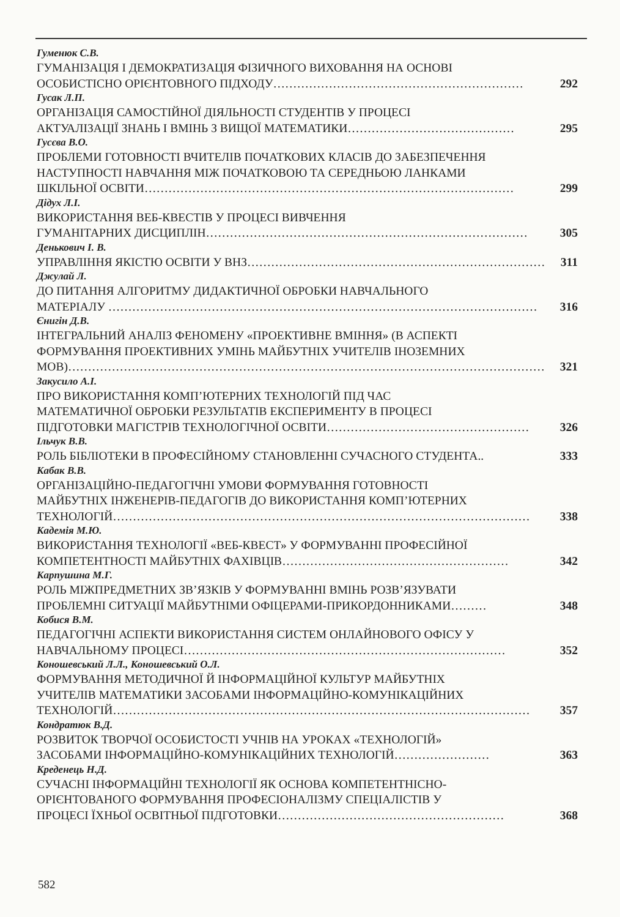Гуменюк С.В.
ГУМАНІЗАЦІЯ І ДЕМОКРАТИЗАЦІЯ ФІЗИЧНОГО ВИХОВАННЯ НА ОСНОВІ
ОСОБИСТІСНО ОРІЄНТОВНОГО ПІДХОДУ……………………………………………………… 292
Гусак Л.П.
ОРГАНІЗАЦІЯ САМОСТІЙНОЇ ДІЯЛЬНОСТІ СТУДЕНТІВ У ПРОЦЕСІ
АКТУАЛІЗАЦІЇ ЗНАНЬ І ВМІНЬ З ВИЩОЇ МАТЕМАТИКИ…………………………………… 295
Гусєва В.О.
ПРОБЛЕМИ ГОТОВНОСТІ ВЧИТЕЛІВ ПОЧАТКОВИХ КЛАСІВ ДО ЗАБЕЗПЕЧЕННЯ
НАСТУПНОСТІ НАВЧАННЯ МІЖ ПОЧАТКОВОЮ ТА СЕРЕДНЬОЮ ЛАНКАМИ
ШКІЛЬНОЇ ОСВІТИ………………………………………………………………………………… 299
Дідух Л.І.
ВИКОРИСТАННЯ ВЕБ-КВЕСТІВ У ПРОЦЕСІ ВИВЧЕННЯ
ГУМАНІТАРНИХ ДИСЦИПЛІН……………………………………………………………………… 305
Денькович І. В.
УПРАВЛІННЯ ЯКІСТЮ ОСВІТИ У ВНЗ………………………………………………………………… 311
Джулай Л.
ДО ПИТАННЯ АЛГОРИТМУ ДИДАКТИЧНОЇ ОБРОБКИ НАВЧАЛЬНОГО
МАТЕРІАЛУ ……………………………………………………………………………………………… 316
Єнигін Д.В.
ІНТЕГРАЛЬНИЙ АНАЛІЗ ФЕНОМЕНУ «ПРОЕКТИВНЕ ВМІННЯ» (В АСПЕКТІ
ФОРМУВАННЯ ПРОЕКТИВНИХ УМІНЬ МАЙБУТНІХ УЧИТЕЛІВ ІНОЗЕМНИХ
МОВ)………………………………………………………………………………………………………… 321
Закусило А.І.
ПРО ВИКОРИСТАННЯ КОМП’ЮТЕРНИХ ТЕХНОЛОГІЙ ПІД ЧАС
МАТЕМАТИЧНОЇ ОБРОБКИ РЕЗУЛЬТАТІВ ЕКСПЕРИМЕНТУ В ПРОЦЕСІ
ПІДГОТОВКИ МАГІСТРІВ ТЕХНОЛОГІЧНОЇ ОСВІТИ…………………………………………… 326
Ільчук В.В.
РОЛЬ БІБЛІОТЕКИ В ПРОФЕСІЙНОМУ СТАНОВЛЕННІ СУЧАСНОГО СТУДЕНТА.. 333
Кабак В.В.
ОРГАНІЗАЦІЙНО-ПЕДАГОГІЧНІ УМОВИ ФОРМУВАННЯ ГОТОВНОСТІ
МАЙБУТНІХ ІНЖЕНЕРІВ-ПЕДАГОГІВ ДО ВИКОРИСТАННЯ КОМП’ЮТЕРНИХ
ТЕХНОЛОГІЙ…………………………………………………………………………………………… 338
Кадемія М.Ю.
ВИКОРИСТАННЯ ТЕХНОЛОГІЇ «ВЕБ-КВЕСТ» У ФОРМУВАННІ ПРОФЕСІЙНОЇ
КОМПЕТЕНТНОСТІ МАЙБУТНІХ ФАХІВЦІВ………………………………………………… 342
Карпушина М.Г.
РОЛЬ МІЖПРЕДМЕТНИХ ЗВ’ЯЗКІВ У ФОРМУВАННІ ВМІНЬ РОЗВ’ЯЗУВАТИ
ПРОБЛЕМНІ СИТУАЦІЇ МАЙБУТНІМИ ОФІЦЕРАМИ-ПРИКОРДОННИКАМИ……… 348
Кобися В.М.
ПЕДАГОГІЧНІ АСПЕКТИ ВИКОРИСТАННЯ СИСТЕМ ОНЛАЙНОВОГО ОФІСУ У
НАВЧАЛЬНОМУ ПРОЦЕСІ……………………………………………………………………… 352
Коношевський Л.Л., Коношевський О.Л.
ФОРМУВАННЯ МЕТОДИЧНОЇ Й ІНФОРМАЦІЙНОЇ КУЛЬТУР МАЙБУТНІХ
УЧИТЕЛІВ МАТЕМАТИКИ ЗАСОБАМИ ІНФОРМАЦІЙНО-КОМУНІКАЦІЙНИХ
ТЕХНОЛОГІЙ…………………………………………………………………………………………… 357
Кондратюк В.Д.
РОЗВИТОК ТВОРЧОЇ ОСОБИСТОСТІ УЧНІВ НА УРОКАХ «ТЕХНОЛОГІЙ»
ЗАСОБАМИ ІНФОРМАЦІЙНО-КОМУНІКАЦІЙНИХ ТЕХНОЛОГІЙ…………………… 363
Креденець Н.Д.
СУЧАСНІ ІНФОРМАЦІЙНІ ТЕХНОЛОГІЇ ЯК ОСНОВА КОМПЕТЕНТНІСНО-
ОРІЄНТОВАНОГО ФОРМУВАННЯ ПРОФЕСІОНАЛІЗМУ СПЕЦІАЛІСТІВ У
ПРОЦЕСІ ЇХНЬОЇ ОСВІТНЬОЇ ПІДГОТОВКИ………………………………………………… 368
582